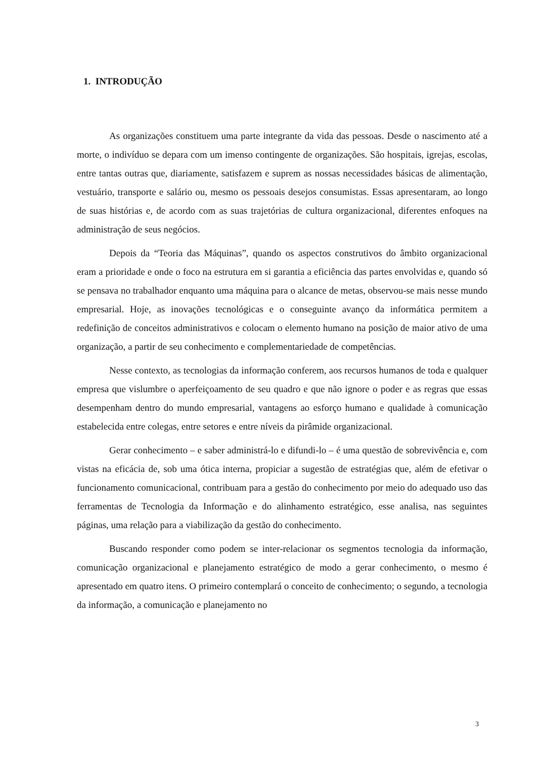1. INTRODUÇÃO
As organizações constituem uma parte integrante da vida das pessoas. Desde o nascimento até a morte, o indivíduo se depara com um imenso contingente de organizações. São hospitais, igrejas, escolas, entre tantas outras que, diariamente, satisfazem e suprem as nossas necessidades básicas de alimentação, vestuário, transporte e salário ou, mesmo os pessoais desejos consumistas. Essas apresentaram, ao longo de suas histórias e, de acordo com as suas trajetórias de cultura organizacional, diferentes enfoques na administração de seus negócios.
Depois da “Teoria das Máquinas”, quando os aspectos construtivos do âmbito organizacional eram a prioridade e onde o foco na estrutura em si garantia a eficiência das partes envolvidas e, quando só se pensava no trabalhador enquanto uma máquina para o alcance de metas, observou-se mais nesse mundo empresarial. Hoje, as inovações tecnológicas e o conseguinte avanço da informática permitem a redefinição de conceitos administrativos e colocam o elemento humano na posição de maior ativo de uma organização, a partir de seu conhecimento e complementariedade de competências.
Nesse contexto, as tecnologias da informação conferem, aos recursos humanos de toda e qualquer empresa que vislumbre o aperfeiçoamento de seu quadro e que não ignore o poder e as regras que essas desempenham dentro do mundo empresarial, vantagens ao esforço humano e qualidade à comunicação estabelecida entre colegas, entre setores e entre níveis da pirâmide organizacional.
Gerar conhecimento – e saber administrá-lo e difundi-lo – é uma questão de sobrevivência e, com vistas na eficácia de, sob uma ótica interna, propiciar a sugestão de estratégias que, além de efetivar o funcionamento comunicacional, contribuam para a gestão do conhecimento por meio do adequado uso das ferramentas de Tecnologia da Informação e do alinhamento estratégico, esse analisa, nas seguintes páginas, uma relação para a viabilização da gestão do conhecimento.
Buscando responder como podem se inter-relacionar os segmentos tecnologia da informação, comunicação organizacional e planejamento estratégico de modo a gerar conhecimento, o mesmo é apresentado em quatro itens. O primeiro contemplará o conceito de conhecimento; o segundo, a tecnologia da informação, a comunicação e planejamento no
3